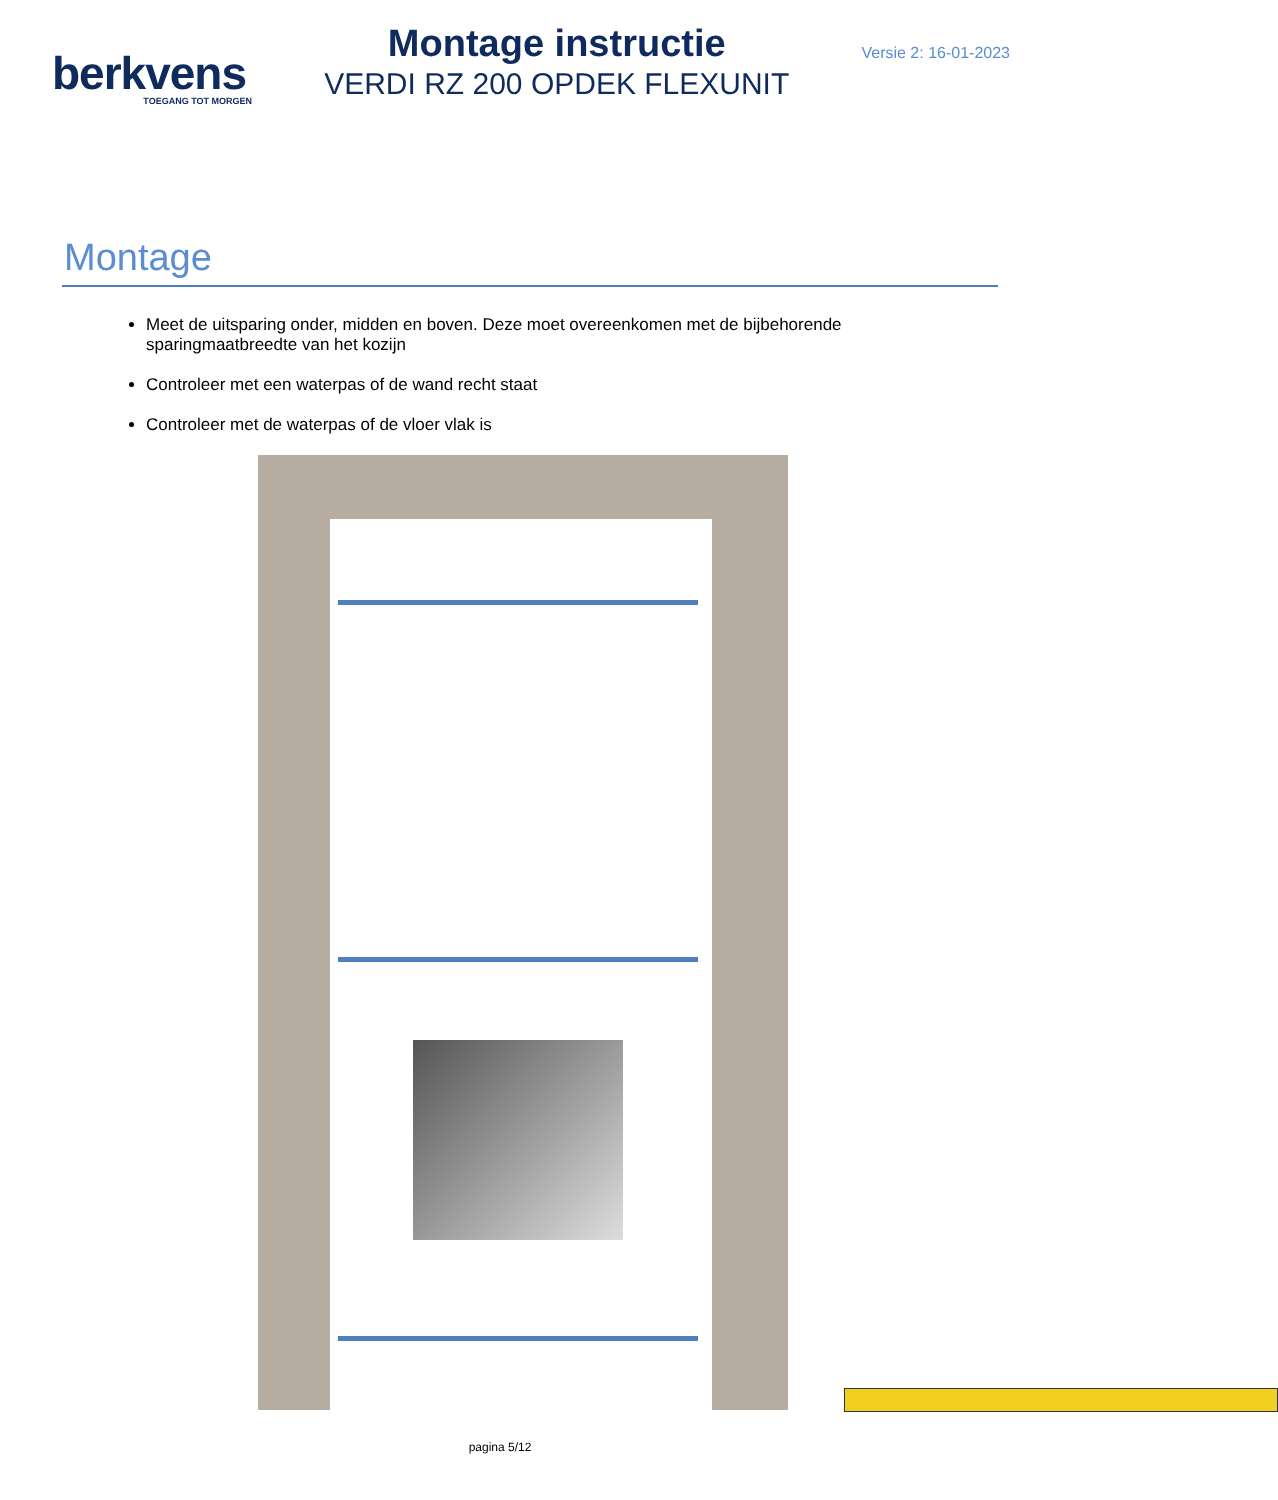berkvens
TOEGANG TOT MORGEN
Montage instructie
VERDI RZ 200 OPDEK FLEXUNIT
Versie 2: 16-01-2023
Montage
Meet de uitsparing onder, midden en boven. Deze moet overeenkomen met de bijbehorende sparingmaatbreedte van het kozijn
Controleer met een waterpas of de wand recht staat
Controleer met de waterpas of de vloer vlak is
pagina 5/12